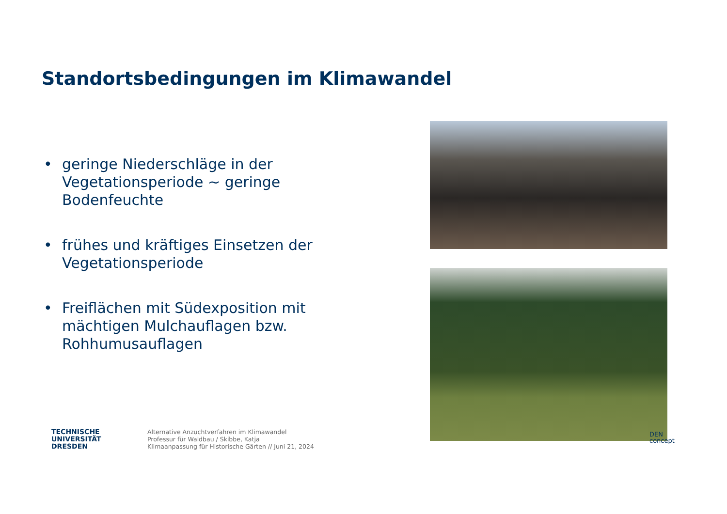Standortsbedingungen im Klimawandel
• geringe Niederschläge in der Vegetationsperiode ~ geringe Bodenfeuchte
• frühes und kräftiges Einsetzen der Vegetationsperiode
• Freiflächen mit Südexposition mit mächtigen Mulchauflagen bzw. Rohhumusauflagen
TECHNISCHE
UNIVERSITÄT
DRESDEN
Alternative Anzuchtverfahren im Klimawandel
Professur für Waldbau / Skibbe, Katja
Klimaanpassung für Historische Gärten // Juni 21, 2024
DEN
concept